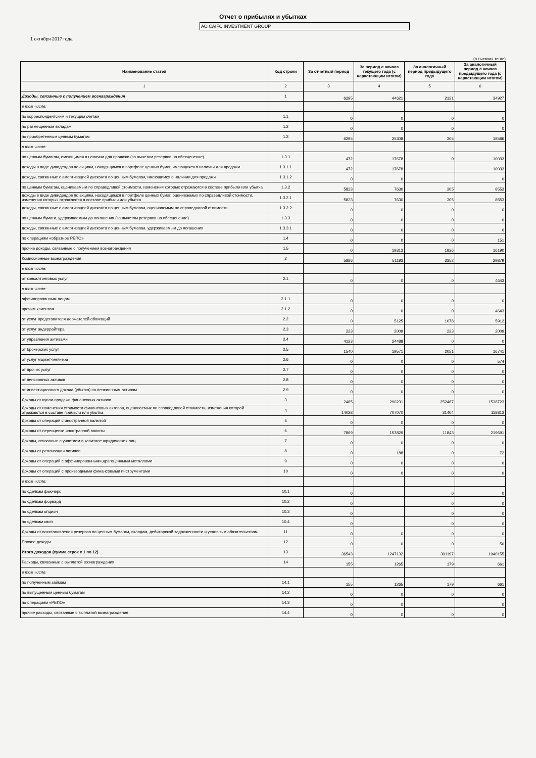Отчет о прибылях и убытках
АО CAIFC INVESTMENT GROUP
1 октября 2017 года
(в тысячах тенге)
| Наименование статей | Код строки | За отчетный период | За период с начала текущего года (с нарастающим итогом) | За аналогичный период предыдущего года | За аналогичный период с начала предыдущего года (с нарастающим итогом) |
| --- | --- | --- | --- | --- | --- |
| 1 | 2 | 3 | 4 | 5 | 6 |
| Доходы, связанные с получением вознаграждения | 1 | 6295 | 44621 | 2131 | 34927 |
| в том числе: | | | | | |
| по корреспондентским и текущим счетам | 1.1 | 0 | 0 | 0 | 0 |
| по размещенным вкладам | 1.2 | 0 | 0 | 0 | 0 |
| по приобретенным ценным бумагам | 1.3 | 6295 | 25308 | 305 | 18586 |
| в том числе: | | | | | |
| по ценным бумагам, имеющимся в наличии для продажи (за вычетом резервов на обесценение) | 1.3.1 | 472 | 17678 | 0 | 10033 |
| доходы в виде дивидендов по акциям, находящимся в портфеле ценных бумаг, имеющихся в наличии для продажи | 1.3.1.1 | 472 | 17678 | | 10033 |
| доходы, связанные с амортизацией дисконта по ценным бумагам, имеющимся в наличии для продажи | 1.3.1.2 | 0 | 0 | | 0 |
| по ценным бумагам, оцениваемым по справедливой стоимости, изменения которых отражаются в составе прибыли или убытка | 1.3.2 | 5823 | 7630 | 305 | 8553 |
| доходы в виде дивидендов по акциям, находящимся в портфеле ценных бумаг, оцениваемых по справедливой стоимости, изменения которых отражаются в составе прибыли или убытка | 1.3.2.1 | 5823 | 7630 | 305 | 8553 |
| доходы, связанные с амортизацией дисконта по ценным бумагам, оцениваемым по справедливой стоимости | 1.3.2.2 | 0 | 0 | 0 | 0 |
| по ценным бумаги, удерживаемым до погашения (за вычетом резервов на обесценение) | 1.3.3 | 0 | 0 | 0 | 0 |
| доходы, связанные с амортизацией дисконта по ценным бумагам, удерживаемым до погашения | 1.3.3.1 | 0 | 0 | 0 | 0 |
| по операциям «обратное РЕПО» | 1.4 | 0 | 0 | 0 | 151 |
| прочие доходы, связанные с получением вознаграждения | 1.5 | 0 | 19313 | 1826 | 16190 |
| Комиссионные вознаграждения | 2 | 5886 | 51193 | 3352 | 29879 |
| в том числе: | | | | | |
| от консалтинговых услуг | 2.1 | 0 | 0 | 0 | 4643 |
| в том числе: | | | | | |
| аффилированным лицам | 2.1.1 | 0 | 0 | 0 | 0 |
| прочим клиентам | 2.1.2 | 0 | 0 | 0 | 4643 |
| от услуг представителя держателей облигаций | 2.2 | 0 | 5125 | 1078 | 5912 |
| от услуг андеррайтера | 2.3 | 223 | 2009 | 223 | 2009 |
| от управления активами | 2.4 | 4123 | 24488 | 0 | 0 |
| от брокерских услуг | 2.5 | 1540 | 19571 | 2051 | 16741 |
| от услуг маркет-мейкера | 2.6 | 0 | 0 | 0 | 574 |
| от прочих услуг | 2.7 | 0 | 0 | 0 | 0 |
| от пенсионных активов | 2.8 | 0 | 0 | 0 | 0 |
| от инвестиционного дохода (убытка) по пенсионным активам | 2.9 | 0 | 0 | 0 | 0 |
| Доходы от купли-продажи финансовых активов | 3 | 2465 | 290231 | 252467 | 1536723 |
| Доходы от изменения стоимости финансовых активов, оцениваемых по справедливой стоимости, изменения которой отражаются в составе прибыли или убытка | 4 | 14028 | 707070 | 31404 | 118813 |
| Доходы от операций с иностранной валютой | 5 | 0 | 0 | 0 | 0 |
| Доходы от переоценки иностранной валюты | 6 | 7869 | 153829 | 11843 | 219691 |
| Доходы, связанные с участием в капитале юридических лиц | 7 | 0 | 0 | 0 | 0 |
| Доходы от реализации активов | 8 | 0 | 188 | 0 | 72 |
| Доходы от операций с аффинированными драгоценными металлами | 9 | 0 | 0 | 0 | 0 |
| Доходы от операций с производными финансовыми инструментами | 10 | 0 | 0 | 0 | 0 |
| в том числе: | | | | | |
| по сделкам фьючерс | 10.1 | 0 | | 0 | 0 |
| по сделкам форвард | 10.2 | 0 | | 0 | 0 |
| по сделкам опцион | 10.3 | 0 | | 0 | 0 |
| по сделкам своп | 10.4 | 0 | | 0 | 0 |
| Доходы от восстановления резервов по ценным бумагам, вкладам, дебиторской задолженности и условным обязательствам | 11 | 0 | 0 | 0 | 0 |
| Прочие доходы | 12 | 0 | 0 | 0 | 50 |
| Итого доходов (сумма строк с 1 по 12) | 13 | 36543 | 1247132 | 301197 | 1940155 |
| Расходы, связанные с выплатой вознаграждения | 14 | 155 | 1265 | 179 | 661 |
| в том числе: | | | | | |
| по полученным займам | 14.1 | 155 | 1265 | 179 | 661 |
| по выпущенным ценным бумагам | 14.2 | 0 | 0 | 0 | 0 |
| по операциям «РЕПО» | 14.3 | 0 | 0 | | 0 |
| прочие расходы, связанные с выплатой вознаграждения | 14.4 | 0 | 0 | 0 | 0 |